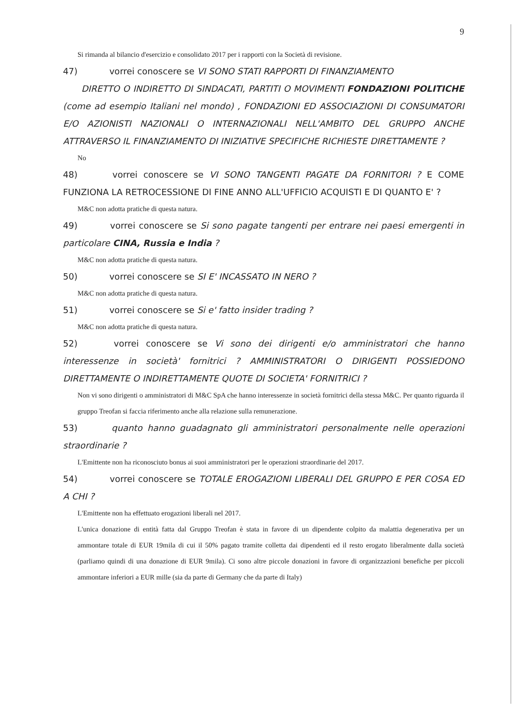9
Si rimanda al bilancio d'esercizio e consolidato 2017 per i rapporti con la Società di revisione.
47) vorrei conoscere se VI SONO STATI RAPPORTI DI FINANZIAMENTO
DIRETTO O INDIRETTO DI SINDACATI, PARTITI O MOVIMENTI FONDAZIONI POLITICHE (come ad esempio Italiani nel mondo) , FONDAZIONI ED ASSOCIAZIONI DI CONSUMATORI E/O AZIONISTI NAZIONALI O INTERNAZIONALI NELL'AMBITO DEL GRUPPO ANCHE ATTRAVERSO IL FINANZIAMENTO DI INIZIATIVE SPECIFICHE RICHIESTE DIRETTAMENTE ?
No
48) vorrei conoscere se VI SONO TANGENTI PAGATE DA FORNITORI ? E COME FUNZIONA LA RETROCESSIONE DI FINE ANNO ALL'UFFICIO ACQUISTI E DI QUANTO E' ?
M&C non adotta pratiche di questa natura.
49) vorrei conoscere se Si sono pagate tangenti per entrare nei paesi emergenti in particolare CINA, Russia e India ?
M&C non adotta pratiche di questa natura.
50) vorrei conoscere se SI E' INCASSATO IN NERO ?
M&C non adotta pratiche di questa natura.
51) vorrei conoscere se Si e' fatto insider trading ?
M&C non adotta pratiche di questa natura.
52) vorrei conoscere se Vi sono dei dirigenti e/o amministratori che hanno interessenze in società' fornitrici ? AMMINISTRATORI O DIRIGENTI POSSIEDONO DIRETTAMENTE O INDIRETTAMENTE QUOTE DI SOCIETA' FORNITRICI ?
Non vi sono dirigenti o amministratori di M&C SpA che hanno interessenze in società fornitrici della stessa M&C. Per quanto riguarda il gruppo Treofan si faccia riferimento anche alla relazione sulla remunerazione.
53) quanto hanno guadagnato gli amministratori personalmente nelle operazioni straordinarie ?
L'Emittente non ha riconosciuto bonus ai suoi amministratori per le operazioni straordinarie del 2017.
54) vorrei conoscere se TOTALE EROGAZIONI LIBERALI DEL GRUPPO E PER COSA ED A CHI ?
L'Emittente non ha effettuato erogazioni liberali nel 2017.
L'unica donazione di entità fatta dal Gruppo Treofan è stata in favore di un dipendente colpito da malattia degenerativa per un ammontare totale di EUR 19mila di cui il 50% pagato tramite colletta dai dipendenti ed il resto erogato liberalmente dalla società (parliamo quindi di una donazione di EUR 9mila). Ci sono altre piccole donazioni in favore di organizzazioni benefiche per piccoli ammontare inferiori a EUR mille (sia da parte di Germany che da parte di Italy)